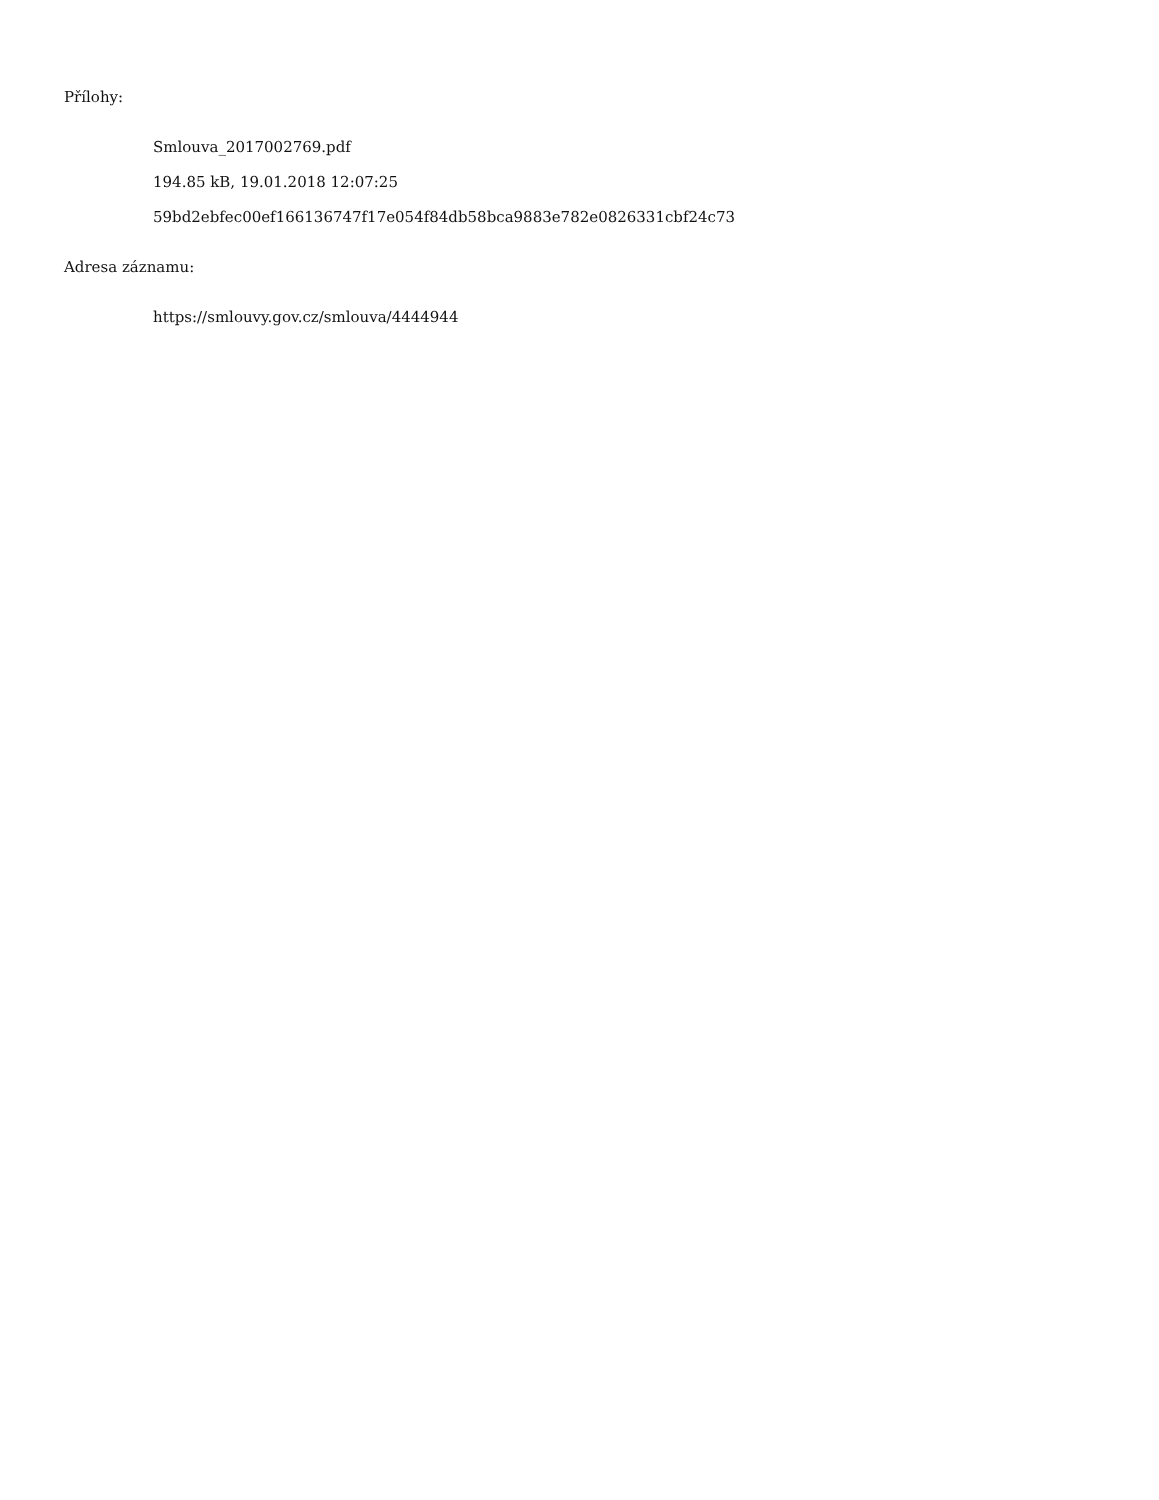Přílohy:
Smlouva_2017002769.pdf
194.85 kB, 19.01.2018 12:07:25
59bd2ebfec00ef166136747f17e054f84db58bca9883e782e0826331cbf24c73
Adresa záznamu:
https://smlouvy.gov.cz/smlouva/4444944